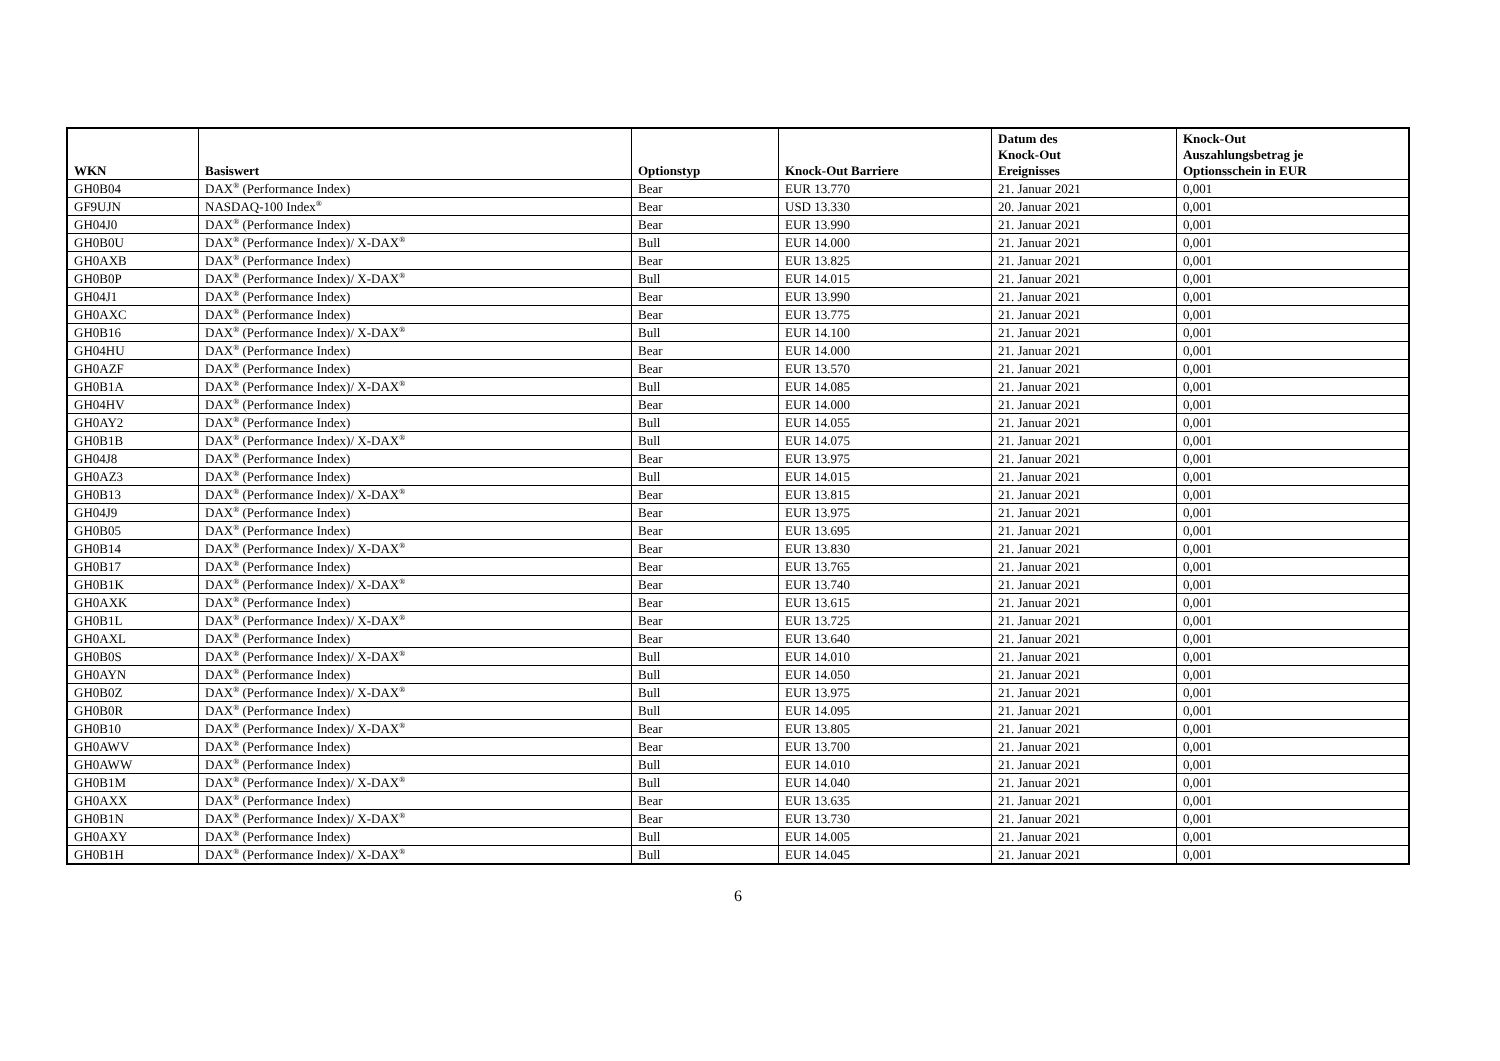| WKN | Basiswert | Optionstyp | Knock-Out Barriere | Datum des Knock-Out Ereignisses | Knock-Out Auszahlungsbetrag je Optionsschein in EUR |
| --- | --- | --- | --- | --- | --- |
| GH0B04 | DAX<sup>®</sup> (Performance Index) | Bear | EUR 13.770 | 21. Januar 2021 | 0,001 |
| GF9UJN | NASDAQ-100 Index<sup>®</sup> | Bear | USD 13.330 | 20. Januar 2021 | 0,001 |
| GH04J0 | DAX<sup>®</sup> (Performance Index) | Bear | EUR 13.990 | 21. Januar 2021 | 0,001 |
| GH0B0U | DAX<sup>®</sup> (Performance Index)/ X-DAX<sup>®</sup> | Bull | EUR 14.000 | 21. Januar 2021 | 0,001 |
| GH0AXB | DAX<sup>®</sup> (Performance Index) | Bear | EUR 13.825 | 21. Januar 2021 | 0,001 |
| GH0B0P | DAX<sup>®</sup> (Performance Index)/ X-DAX<sup>®</sup> | Bull | EUR 14.015 | 21. Januar 2021 | 0,001 |
| GH04J1 | DAX<sup>®</sup> (Performance Index) | Bear | EUR 13.990 | 21. Januar 2021 | 0,001 |
| GH0AXC | DAX<sup>®</sup> (Performance Index) | Bear | EUR 13.775 | 21. Januar 2021 | 0,001 |
| GH0B16 | DAX<sup>®</sup> (Performance Index)/ X-DAX<sup>®</sup> | Bull | EUR 14.100 | 21. Januar 2021 | 0,001 |
| GH04HU | DAX<sup>®</sup> (Performance Index) | Bear | EUR 14.000 | 21. Januar 2021 | 0,001 |
| GH0AZF | DAX<sup>®</sup> (Performance Index) | Bear | EUR 13.570 | 21. Januar 2021 | 0,001 |
| GH0B1A | DAX<sup>®</sup> (Performance Index)/ X-DAX<sup>®</sup> | Bull | EUR 14.085 | 21. Januar 2021 | 0,001 |
| GH04HV | DAX<sup>®</sup> (Performance Index) | Bear | EUR 14.000 | 21. Januar 2021 | 0,001 |
| GH0AY2 | DAX<sup>®</sup> (Performance Index) | Bull | EUR 14.055 | 21. Januar 2021 | 0,001 |
| GH0B1B | DAX<sup>®</sup> (Performance Index)/ X-DAX<sup>®</sup> | Bull | EUR 14.075 | 21. Januar 2021 | 0,001 |
| GH04J8 | DAX<sup>®</sup> (Performance Index) | Bear | EUR 13.975 | 21. Januar 2021 | 0,001 |
| GH0AZ3 | DAX<sup>®</sup> (Performance Index) | Bull | EUR 14.015 | 21. Januar 2021 | 0,001 |
| GH0B13 | DAX<sup>®</sup> (Performance Index)/ X-DAX<sup>®</sup> | Bear | EUR 13.815 | 21. Januar 2021 | 0,001 |
| GH04J9 | DAX<sup>®</sup> (Performance Index) | Bear | EUR 13.975 | 21. Januar 2021 | 0,001 |
| GH0B05 | DAX<sup>®</sup> (Performance Index) | Bear | EUR 13.695 | 21. Januar 2021 | 0,001 |
| GH0B14 | DAX<sup>®</sup> (Performance Index)/ X-DAX<sup>®</sup> | Bear | EUR 13.830 | 21. Januar 2021 | 0,001 |
| GH0B17 | DAX<sup>®</sup> (Performance Index) | Bear | EUR 13.765 | 21. Januar 2021 | 0,001 |
| GH0B1K | DAX<sup>®</sup> (Performance Index)/ X-DAX<sup>®</sup> | Bear | EUR 13.740 | 21. Januar 2021 | 0,001 |
| GH0AXK | DAX<sup>®</sup> (Performance Index) | Bear | EUR 13.615 | 21. Januar 2021 | 0,001 |
| GH0B1L | DAX<sup>®</sup> (Performance Index)/ X-DAX<sup>®</sup> | Bear | EUR 13.725 | 21. Januar 2021 | 0,001 |
| GH0AXL | DAX<sup>®</sup> (Performance Index) | Bear | EUR 13.640 | 21. Januar 2021 | 0,001 |
| GH0B0S | DAX<sup>®</sup> (Performance Index)/ X-DAX<sup>®</sup> | Bull | EUR 14.010 | 21. Januar 2021 | 0,001 |
| GH0AYN | DAX<sup>®</sup> (Performance Index) | Bull | EUR 14.050 | 21. Januar 2021 | 0,001 |
| GH0B0Z | DAX<sup>®</sup> (Performance Index)/ X-DAX<sup>®</sup> | Bull | EUR 13.975 | 21. Januar 2021 | 0,001 |
| GH0B0R | DAX<sup>®</sup> (Performance Index) | Bull | EUR 14.095 | 21. Januar 2021 | 0,001 |
| GH0B10 | DAX<sup>®</sup> (Performance Index)/ X-DAX<sup>®</sup> | Bear | EUR 13.805 | 21. Januar 2021 | 0,001 |
| GH0AWV | DAX<sup>®</sup> (Performance Index) | Bear | EUR 13.700 | 21. Januar 2021 | 0,001 |
| GH0AWW | DAX<sup>®</sup> (Performance Index) | Bull | EUR 14.010 | 21. Januar 2021 | 0,001 |
| GH0B1M | DAX<sup>®</sup> (Performance Index)/ X-DAX<sup>®</sup> | Bull | EUR 14.040 | 21. Januar 2021 | 0,001 |
| GH0AXX | DAX<sup>®</sup> (Performance Index) | Bear | EUR 13.635 | 21. Januar 2021 | 0,001 |
| GH0B1N | DAX<sup>®</sup> (Performance Index)/ X-DAX<sup>®</sup> | Bear | EUR 13.730 | 21. Januar 2021 | 0,001 |
| GH0AXY | DAX<sup>®</sup> (Performance Index) | Bull | EUR 14.005 | 21. Januar 2021 | 0,001 |
| GH0B1H | DAX<sup>®</sup> (Performance Index)/ X-DAX<sup>®</sup> | Bull | EUR 14.045 | 21. Januar 2021 | 0,001 |
6